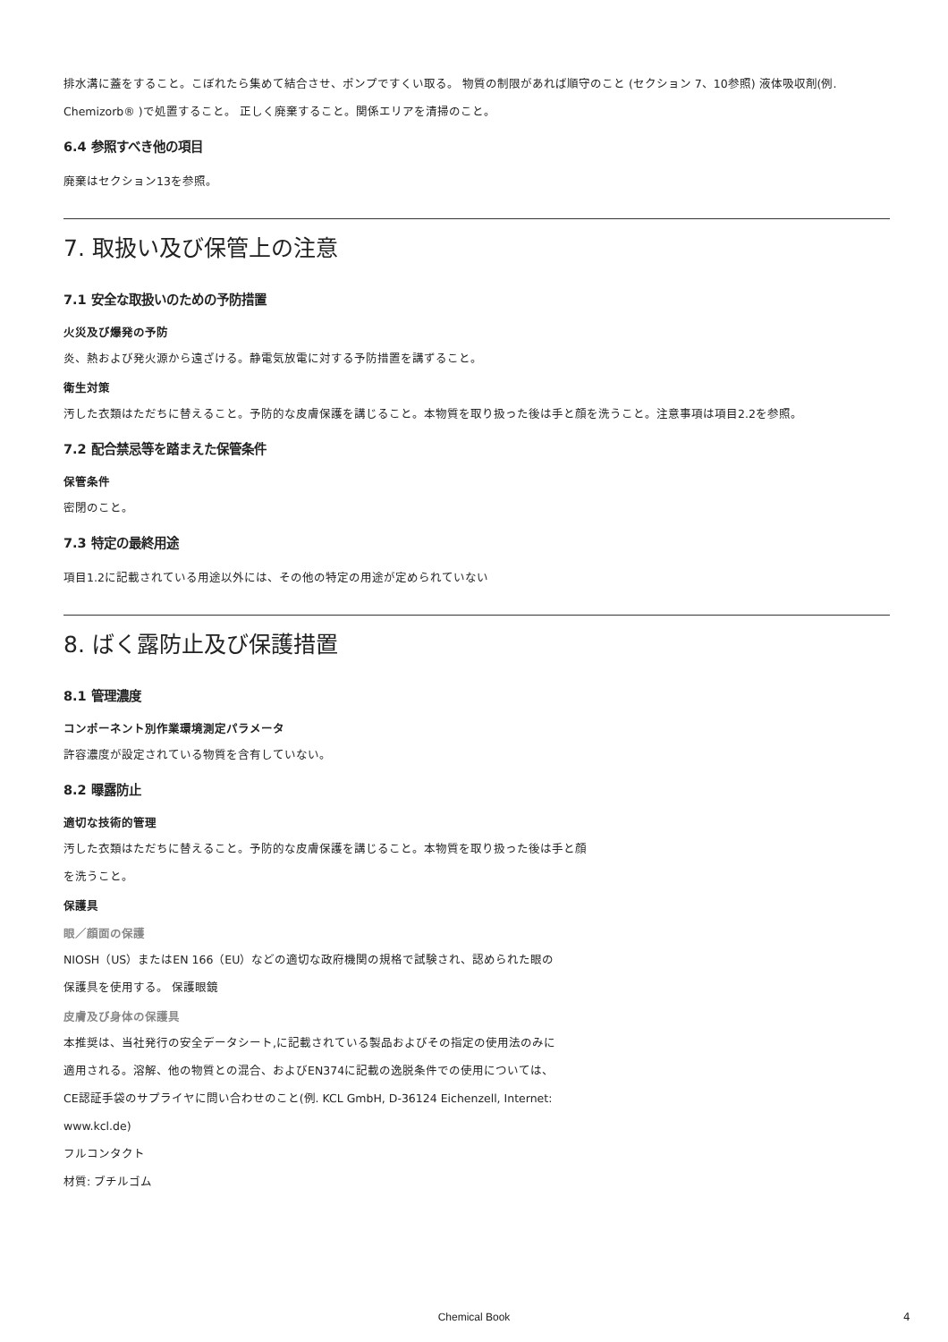排水溝に蓋をすること。こぼれたら集めて結合させ、ポンプですくい取る。 物質の制限があれば順守のこと (セクション 7、10参照) 液体吸収剤(例. Chemizorb® )で処置すること。 正しく廃棄すること。関係エリアを清掃のこと。
6.4 参照すべき他の項目
廃棄はセクション13を参照。
7. 取扱い及び保管上の注意
7.1 安全な取扱いのための予防措置
火災及び爆発の予防
炎、熱および発火源から遠ざける。静電気放電に対する予防措置を講ずること。
衛生対策
汚した衣類はただちに替えること。予防的な皮膚保護を講じること。本物質を取り扱った後は手と顔を洗うこと。注意事項は項目2.2を参照。
7.2 配合禁忌等を踏まえた保管条件
保管条件
密閉のこと。
7.3 特定の最終用途
項目1.2に記載されている用途以外には、その他の特定の用途が定められていない
8. ばく露防止及び保護措置
8.1 管理濃度
コンポーネント別作業環境測定パラメータ
許容濃度が設定されている物質を含有していない。
8.2 曝露防止
適切な技術的管理
汚した衣類はただちに替えること。予防的な皮膚保護を講じること。本物質を取り扱った後は手と顔
を洗うこと。
保護具
眼／顔面の保護
NIOSH（US）またはEN 166（EU）などの適切な政府機関の規格で試験され、認められた眼の
保護具を使用する。 保護眼鏡
皮膚及び身体の保護具
本推奨は、当社発行の安全データシート,に記載されている製品およびその指定の使用法のみに
適用される。溶解、他の物質との混合、およびEN374に記載の逸脱条件での使用については、
CE認証手袋のサプライヤに問い合わせのこと(例. KCL GmbH, D-36124 Eichenzell, Internet:
www.kcl.de)
フルコンタクト
材質: ブチルゴム
Chemical Book 4